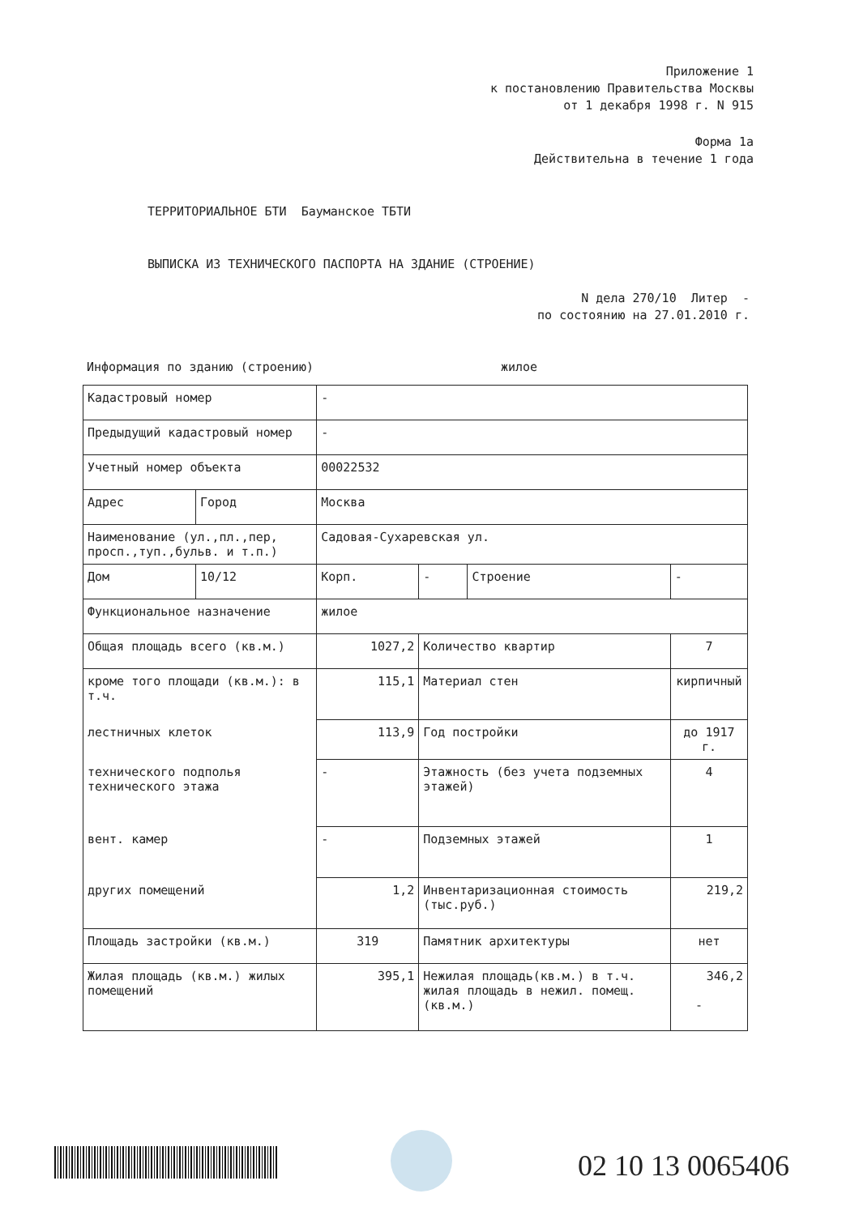Приложение 1
к постановлению Правительства Москвы
от 1 декабря 1998 г. N 915
Форма 1а
Действительна в течение 1 года
ТЕРРИТОРИАЛЬНОЕ БТИ Бауманское ТБТИ
ВЫПИСКА ИЗ ТЕХНИЧЕСКОГО ПАСПОРТА НА ЗДАНИЕ (СТРОЕНИЕ)
N дела 270/10 Литер -
по состоянию на 27.01.2010 г.
Информация по зданию (строению)
жилое
| Кадастровый номер | | - | | | |
| Предыдущий кадастровый номер | | - | | | |
| Учетный номер объекта | | 00022532 | | | |
| Адрес | Город | Москва | | | |
| Наименование (ул.,пл.,пер, просп.,туп.,бульв. и т.п.) | | Садовая-Сухаревская ул. | | | |
| Дом | 10/12 | Корп. | - | Строение | - |
| Функциональное назначение | | жилое | | | |
| Общая площадь всего (кв.м.) | | 1027,2 | Количество квартир | | 7 |
| кроме того площади (кв.м.): в т.ч. | | 115,1 | Материал стен | | кирпичный |
| лестничных клеток | | 113,9 | Год постройки | | до 1917 г. |
| технического подполья технического этажа | | - | Этажность (без учета подземных этажей) | | 4 |
| вент. камер | | - | Подземных этажей | | 1 |
| других помещений | | 1,2 | Инвентаризационная стоимость (тыс.руб.) | | 219,2 |
| Площадь застройки (кв.м.) | | 319 | Памятник архитектуры | | нет |
| Жилая площадь (кв.м.) жилых помещений | | 395,1 | Нежилая площадь(кв.м.) в т.ч. жилая площадь в нежил. помещ.(кв.м.) | | 346,2 - |
02 10 13 0065406